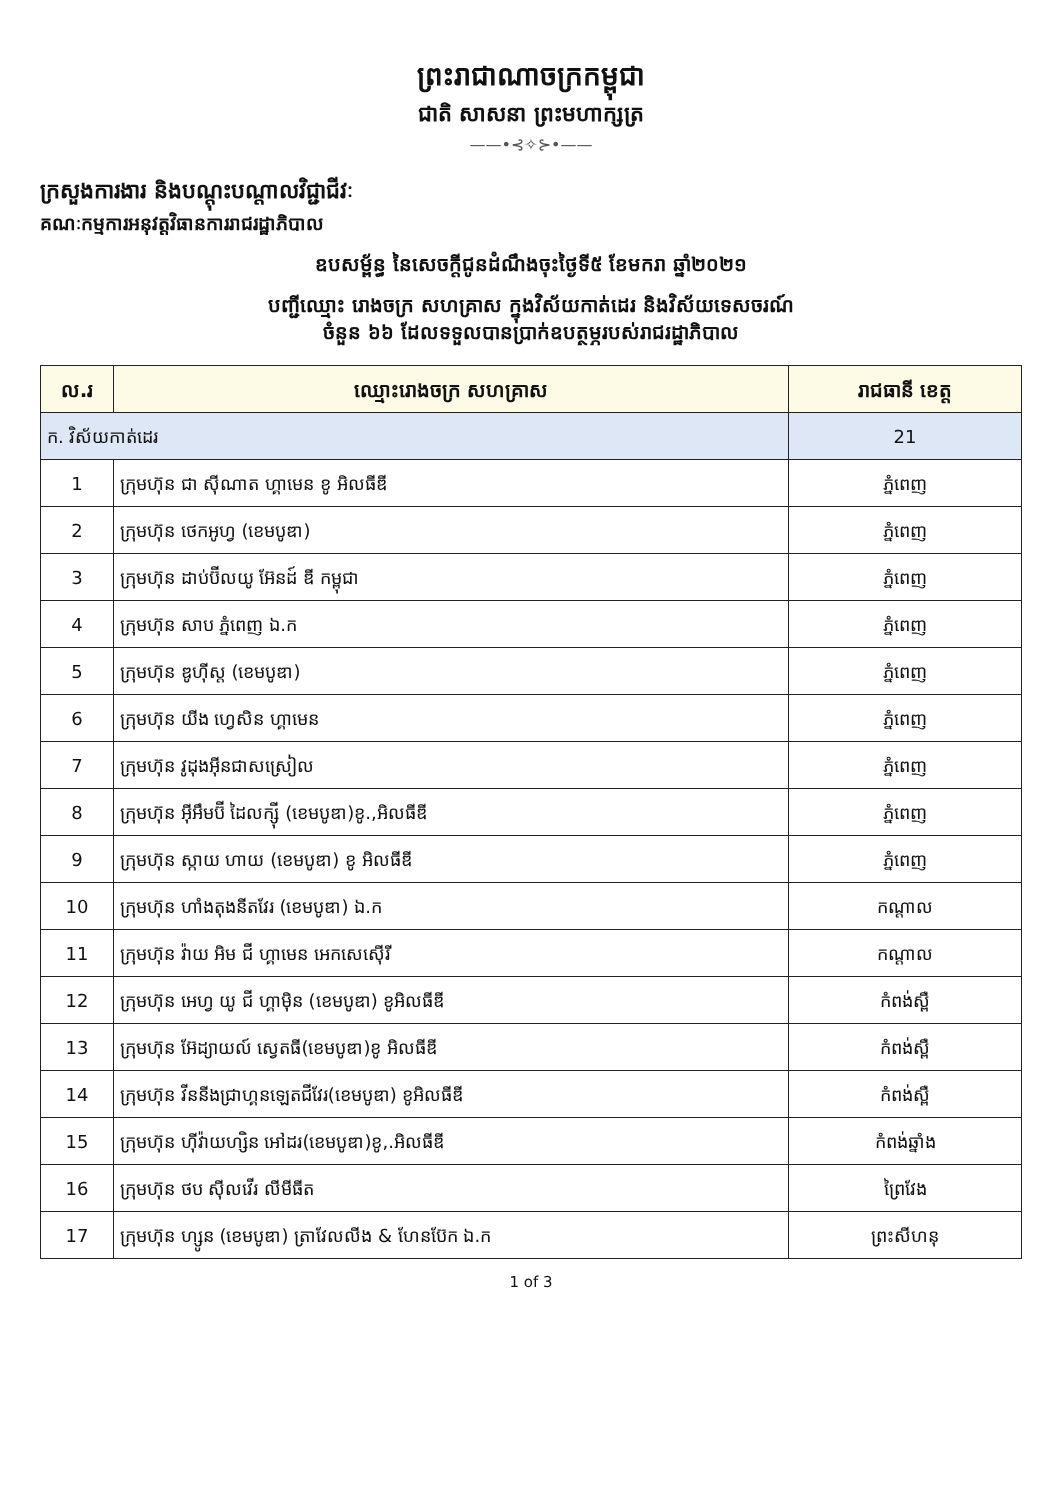ព្រះរាជាណាចក្រកម្ពុជា
ជាតិ សាសនា ព្រះមហាក្សត្រ
——•⊰✧⊱•——
ក្រសួងការងារ និងបណ្តុះបណ្តាលវិជ្ជាជីវៈ
គណៈកម្មការអនុវត្តវិធានការរាជរដ្ឋាភិបាល
ឧបសម្ព័ន្ធ នៃសេចក្តីជូនដំណឹងចុះថ្ងៃទី៥ ខែមករា ឆ្នាំ២០២១
បញ្ជីឈ្មោះ រោងចក្រ សហគ្រាស ក្នុងវិស័យកាត់ដេរ និងវិស័យទេសចរណ៍
ចំនួន ៦៦ ដែលទទួលបានប្រាក់ឧបត្ថម្ភរបស់រាជរដ្ឋាភិបាល
| ល.រ | ឈ្មោះរោងចក្រ សហគ្រាស | រាជធានី ខេត្ត |
| --- | --- | --- |
| ក. វិស័យកាត់ដេរ | | 21 |
| 1 | ក្រុមហ៊ុន ជា ស៊ីណាត ហ្គាមេន ខូ អិលធីឌី | ភ្នំពេញ |
| 2 | ក្រុមហ៊ុន ថេកអូហ្វ (ខេមបូឌា) | ភ្នំពេញ |
| 3 | ក្រុមហ៊ុន ដាប់ប៊ីលយូ អ៊ែនដ៍ ឌី កម្ពុជា | ភ្នំពេញ |
| 4 | ក្រុមហ៊ុន សាប ភ្នំពេញ ឯ.ក | ភ្នំពេញ |
| 5 | ក្រុមហ៊ុន ឌូហ៊ីស្ត (ខេមបូឌា) | ភ្នំពេញ |
| 6 | ក្រុមហ៊ុន យីង ហ្វេសិន ហ្គាមេន | ភ្នំពេញ |
| 7 | ក្រុមហ៊ុន វូដុងអ៊ីនជាសស្រៀល | ភ្នំពេញ |
| 8 | ក្រុមហ៊ុន អ៊ីអឹមប៊ី ដៃលក្ស៊ី (ខេមបូឌា)ខូ.,អិលធីឌី | ភ្នំពេញ |
| 9 | ក្រុមហ៊ុន ស្កាយ ហាយ (ខេមបូឌា) ខូ អិលធីឌី | ភ្នំពេញ |
| 10 | ក្រុមហ៊ុន ហាំងតុងនីតវែរ (ខេមបូឌា) ឯ.ក | កណ្តាល |
| 11 | ក្រុមហ៊ុន វ៉ាយ អិម ជី ហ្គាមេន អេកសេស៊ើរី | កណ្តាល |
| 12 | ក្រុមហ៊ុន អេហ្វ យូ ជី ហ្គាម៉ិន (ខេមបូឌា) ខូអិលធីឌី | កំពង់ស្ពឺ |
| 13 | ក្រុមហ៊ុន អ៊ែដ្យាយល៍ ស្វេតធី(ខេមបូឌា)ខូ អិលធីឌី | កំពង់ស្ពឺ |
| 14 | ក្រុមហ៊ុន វីននីងជ្រាហ្គនឡេតជីវែរ(ខេមបូឌា) ខូអិលធីឌី | កំពង់ស្ពឺ |
| 15 | ក្រុមហ៊ុន ហ៊ីវ៉ាយហ្សិន អៅដរ(ខេមបូឌា)ខូ,.អិលធីឌី | កំពង់ឆ្នាំង |
| 16 | ក្រុមហ៊ុន ថប ស៊ីលវើរ លីមីធីត | ព្រៃវែង |
| 17 | ក្រុមហ៊ុន ហ្សូន (ខេមបូឌា) ត្រាវែលលីង & ហែនប៊ែក ឯ.ក | ព្រះសីហនុ |
1 of 3